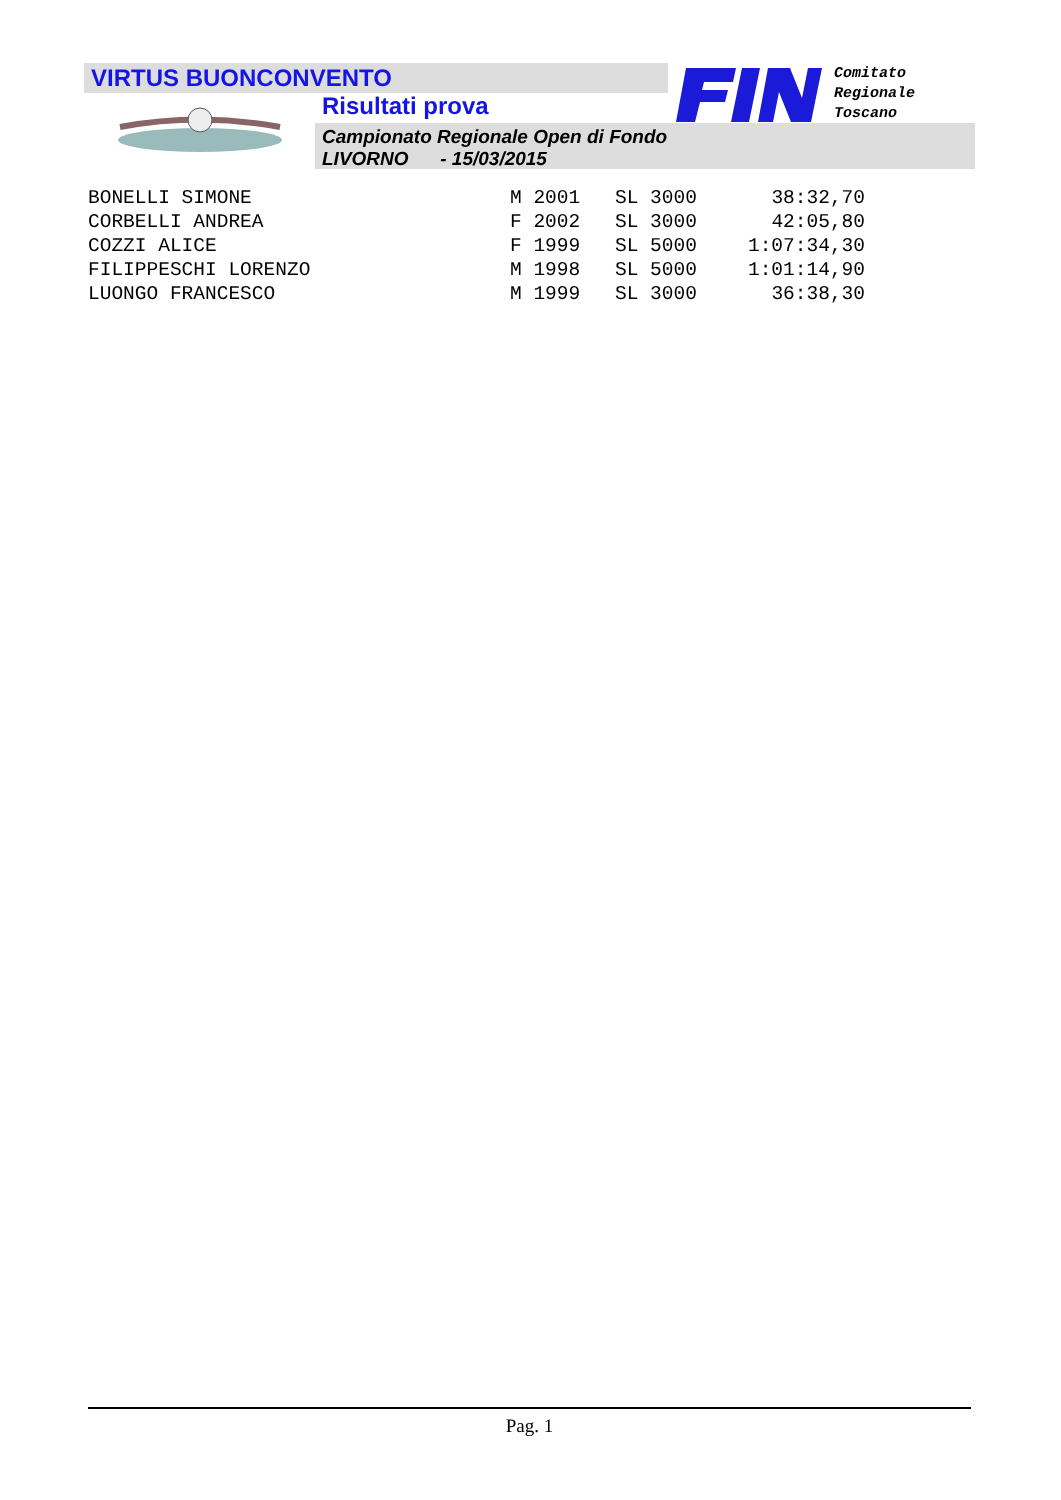VIRTUS BUONCONVENTO
Risultati prova
Campionato Regionale Open di Fondo
LIVORNO - 15/03/2015
Comitato
Regionale
Toscano
| BONELLI SIMONE | M 2001 | SL 3000 | 38:32,70 |
| CORBELLI ANDREA | F 2002 | SL 3000 | 42:05,80 |
| COZZI ALICE | F 1999 | SL 5000 | 1:07:34,30 |
| FILIPPESCHI LORENZO | M 1998 | SL 5000 | 1:01:14,90 |
| LUONGO FRANCESCO | M 1999 | SL 3000 | 36:38,30 |
Pag. 1